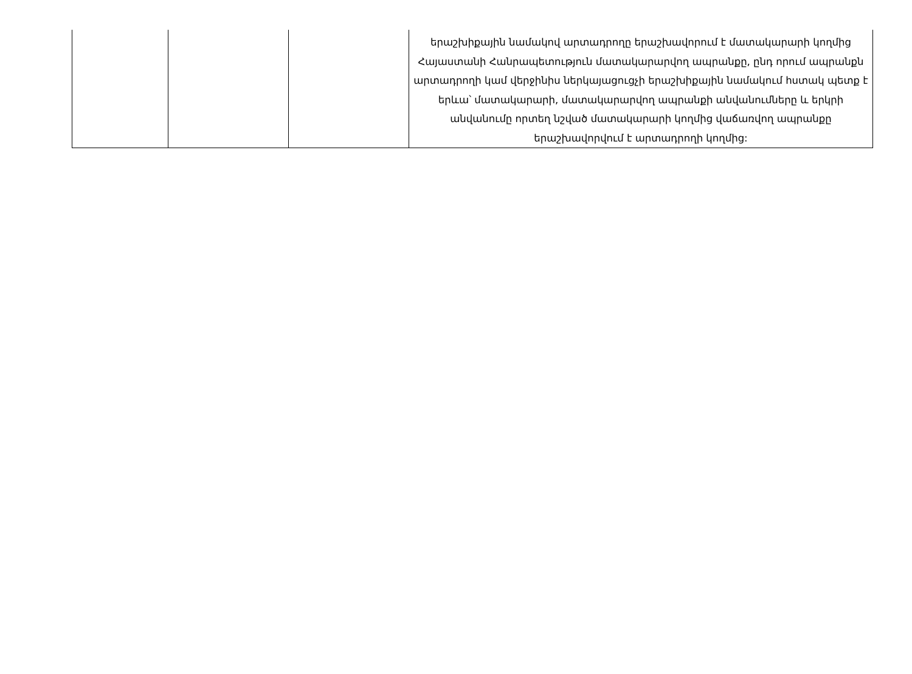| | | | երաշխիքային նամակով արտադրողը երաշխավորում է մատակարարի կողմից Հայաստանի Հանրապետություն մատակարարվող ապրանքը, ընդ որում ապրանքն արտադրողի կամ վերջինիս ներկայացուցչի երաշխիքային նամակում հստակ պետք է երևա՝ մատակարարի, մատակարարվող ապրանքի անվանումները և երկրի անվանումը որտեղ նշված մատակարարի կողմից վաճառվող ապրանքը երաշխավորվում է արտադրողի կողմից: |